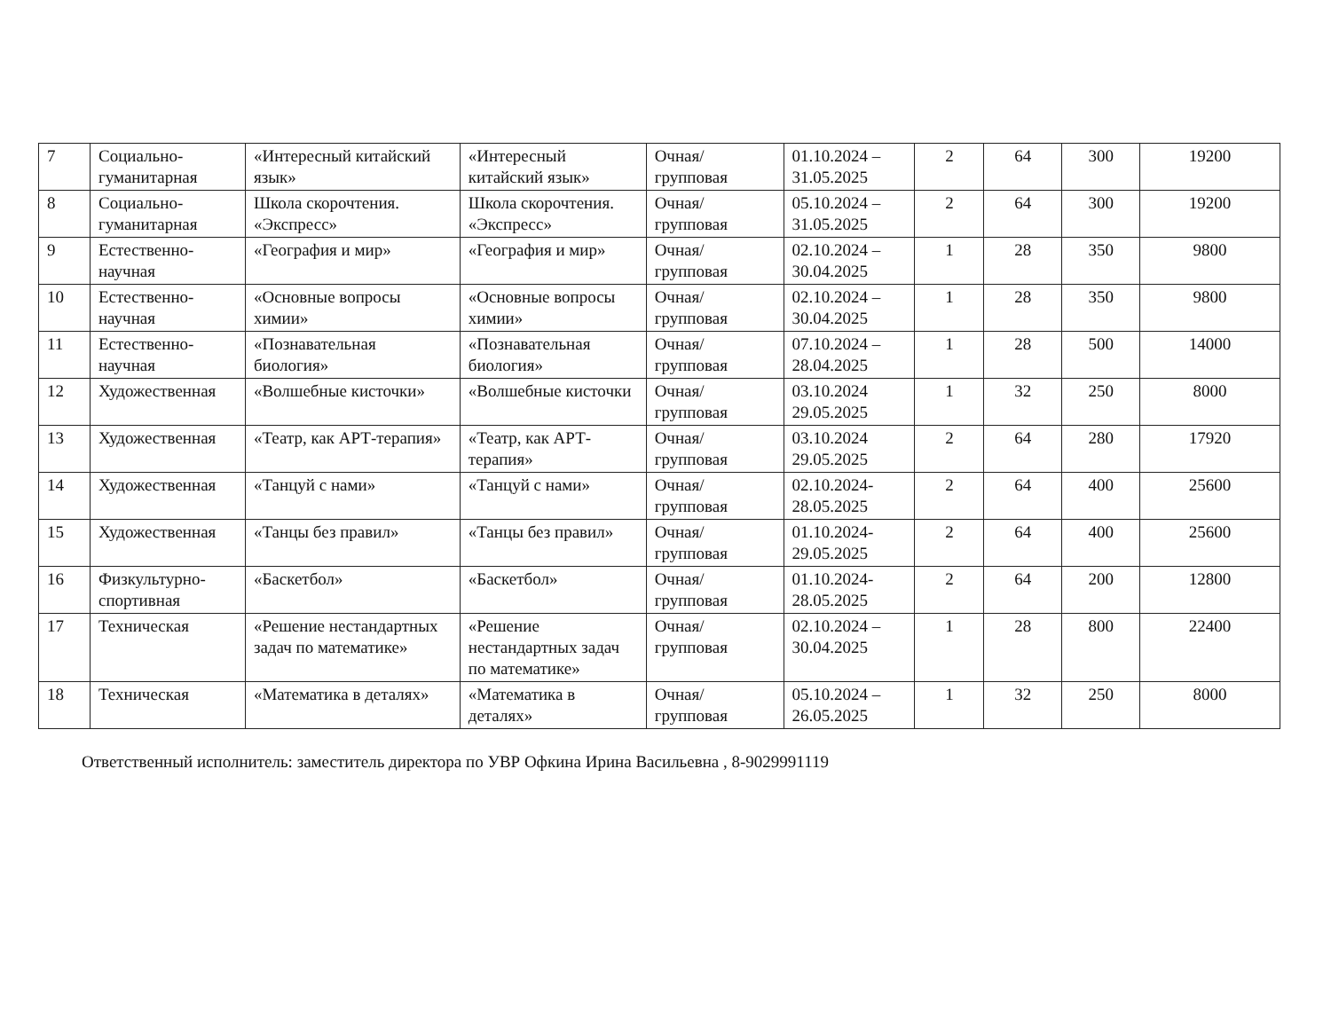| 7 | Социально-гуманитарная | «Интересный китайский язык» | «Интересный китайский язык» | Очная/групповая | 01.10.2024 – 31.05.2025 | 2 | 64 | 300 | 19200 |
| 8 | Социально-гуманитарная | Школа скорочтения. «Экспресс» | Школа скорочтения. «Экспресс» | Очная/групповая | 05.10.2024 – 31.05.2025 | 2 | 64 | 300 | 19200 |
| 9 | Естественно-научная | «География и мир» | «География и мир» | Очная/групповая | 02.10.2024 – 30.04.2025 | 1 | 28 | 350 | 9800 |
| 10 | Естественно-научная | «Основные вопросы химии» | «Основные вопросы химии» | Очная/групповая | 02.10.2024 – 30.04.2025 | 1 | 28 | 350 | 9800 |
| 11 | Естественно-научная | «Познавательная биология» | «Познавательная биология» | Очная/групповая | 07.10.2024 – 28.04.2025 | 1 | 28 | 500 | 14000 |
| 12 | Художественная | «Волшебные кисточки» | «Волшебные кисточки | Очная/групповая | 03.10.2024 29.05.2025 | 1 | 32 | 250 | 8000 |
| 13 | Художественная | «Театр, как АРТ-терапия» | «Театр, как АРТ-терапия» | Очная/групповая | 03.10.2024 29.05.2025 | 2 | 64 | 280 | 17920 |
| 14 | Художественная | «Танцуй с нами» | «Танцуй с нами» | Очная/групповая | 02.10.2024-28.05.2025 | 2 | 64 | 400 | 25600 |
| 15 | Художественная | «Танцы без правил» | «Танцы без правил» | Очная/групповая | 01.10.2024-29.05.2025 | 2 | 64 | 400 | 25600 |
| 16 | Физкультурно-спортивная | «Баскетбол» | «Баскетбол» | Очная/групповая | 01.10.2024-28.05.2025 | 2 | 64 | 200 | 12800 |
| 17 | Техническая | «Решение нестандартных задач по математике» | «Решение нестандартных задач по математике» | Очная/групповая | 02.10.2024 – 30.04.2025 | 1 | 28 | 800 | 22400 |
| 18 | Техническая | «Математика в деталях» | «Математика в деталях» | Очная/групповая | 05.10.2024 – 26.05.2025 | 1 | 32 | 250 | 8000 |
Ответственный исполнитель: заместитель директора по УВР Офкина Ирина Васильевна , 8-9029991119